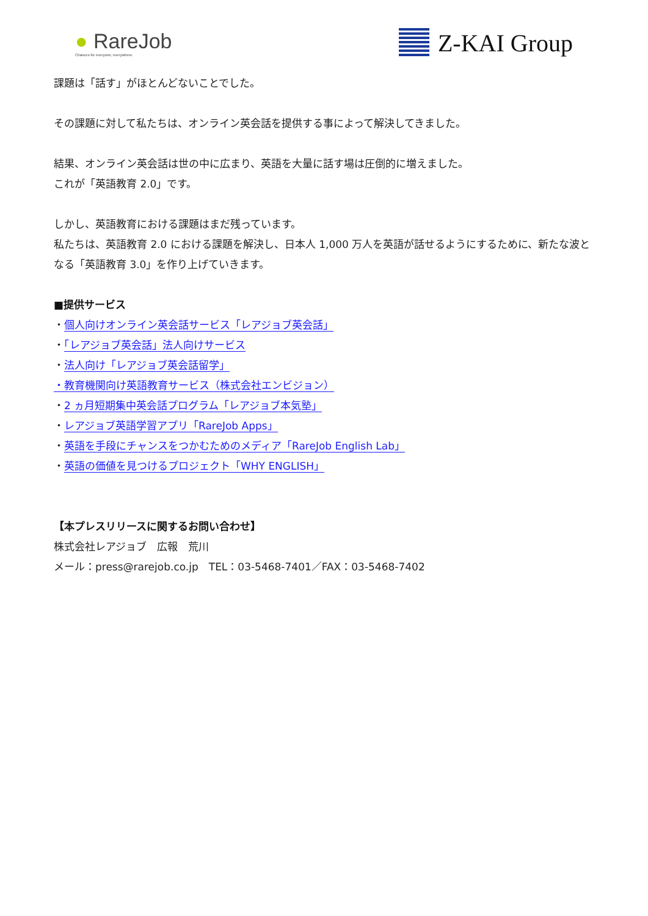● RareJob
Chances for everyone, everywhere.
Z-KAI Group
課題は「話す」がほとんどないことでした。
その課題に対して私たちは、オンライン英会話を提供する事によって解決してきました。
結果、オンライン英会話は世の中に広まり、英語を大量に話す場は圧倒的に増えました。
これが「英語教育 2.0」です。
しかし、英語教育における課題はまだ残っています。
私たちは、英語教育 2.0 における課題を解決し、日本人 1,000 万人を英語が話せるようにするために、新たな波となる「英語教育 3.0」を作り上げていきます。
■提供サービス
・個人向けオンライン英会話サービス「レアジョブ英会話」
・「レアジョブ英会話」法人向けサービス
・法人向け「レアジョブ英会話留学」
・教育機関向け英語教育サービス（株式会社エンビジョン）
・2 ヵ月短期集中英会話プログラム「レアジョブ本気塾」
・レアジョブ英語学習アプリ「RareJob Apps」
・英語を手段にチャンスをつかむためのメディア「RareJob English Lab」
・英語の価値を見つけるプロジェクト「WHY ENGLISH」
【本プレスリリースに関するお問い合わせ】
株式会社レアジョブ　広報　荒川
メール：press@rarejob.co.jp　TEL：03-5468-7401／FAX：03-5468-7402